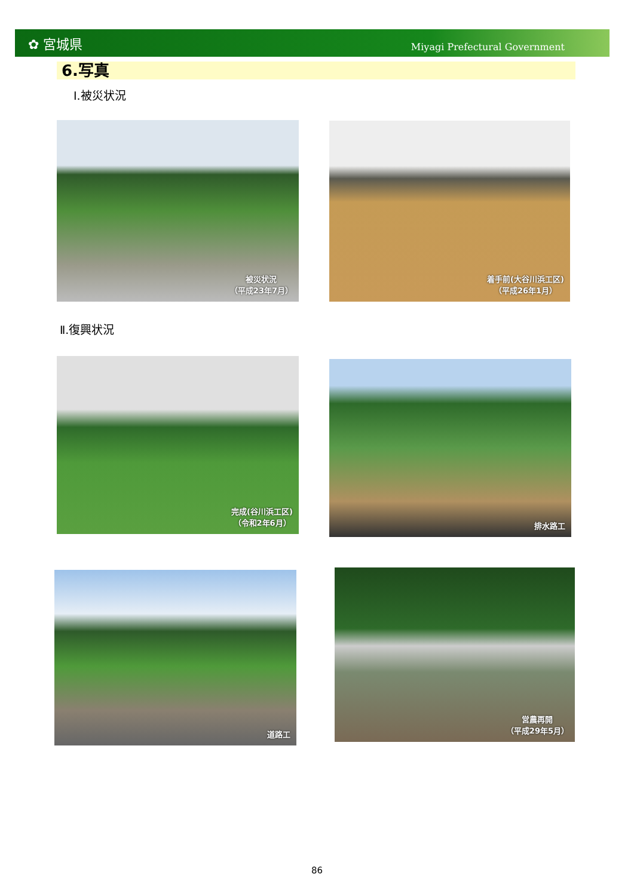✿ 宮城県
Miyagi Prefectural Government
6.写真
Ⅰ.被災状況
被災状況
（平成23年7月）
着手前(大谷川浜工区)
（平成26年1月）
Ⅱ.復興状況
完成(谷川浜工区)
（令和2年6月）
排水路工
道路工
営農再開
（平成29年5月）
86